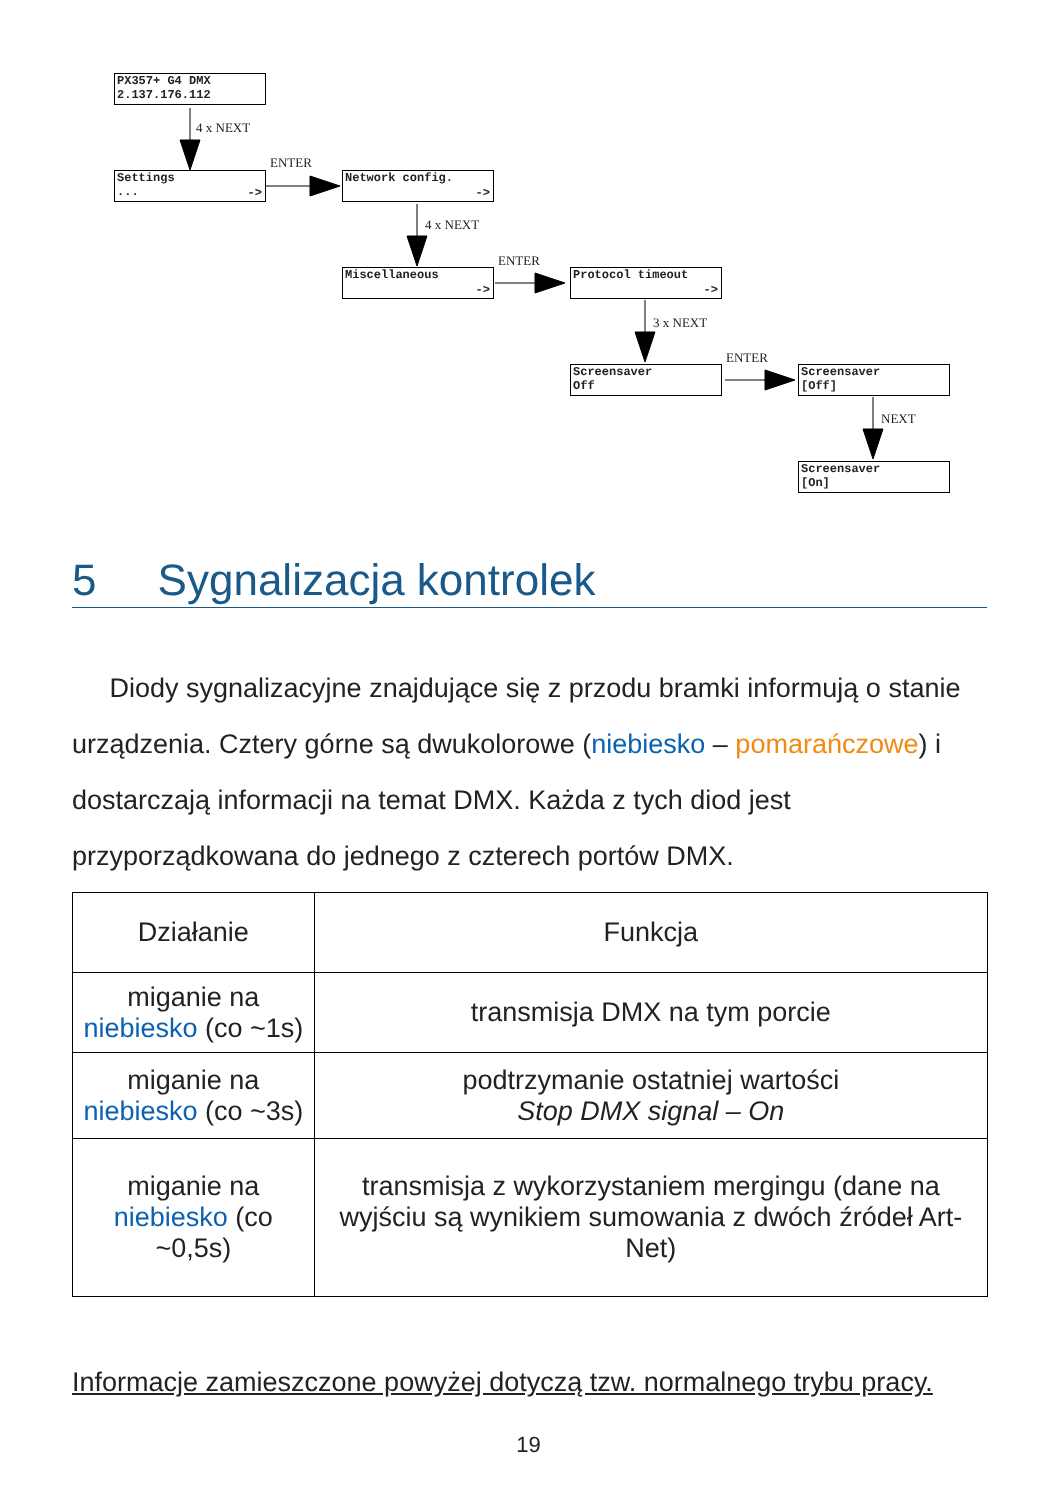PX357+ G4 DMX
2.137.176.112
4 x NEXT
Settings
...
->
ENTER
Network config.
->
4 x NEXT
Miscellaneous
->
ENTER
Protocol timeout
->
3 x NEXT
Screensaver
Off
ENTER
Screensaver
[Off]
NEXT
Screensaver
[On]
5 Sygnalizacja kontrolek
Diody sygnalizacyjne znajdujące się z przodu bramki informują o stanie urządzenia. Cztery górne są dwukolorowe (niebiesko – pomarańczowe) i dostarczają informacji na temat DMX. Każda z tych diod jest przyporządkowana do jednego z czterech portów DMX.
| Działanie | Funkcja |
| --- | --- |
| miganie na niebiesko (co ~1s) | transmisja DMX na tym porcie |
| miganie na niebiesko (co ~3s) | podtrzymanie ostatniej wartości Stop DMX signal – On |
| miganie na niebiesko (co ~0,5s) | transmisja z wykorzystaniem mergingu (dane na wyjściu są wynikiem sumowania z dwóch źródeł Art-Net) |
Informacje zamieszczone powyżej dotyczą tzw. normalnego trybu pracy.
19